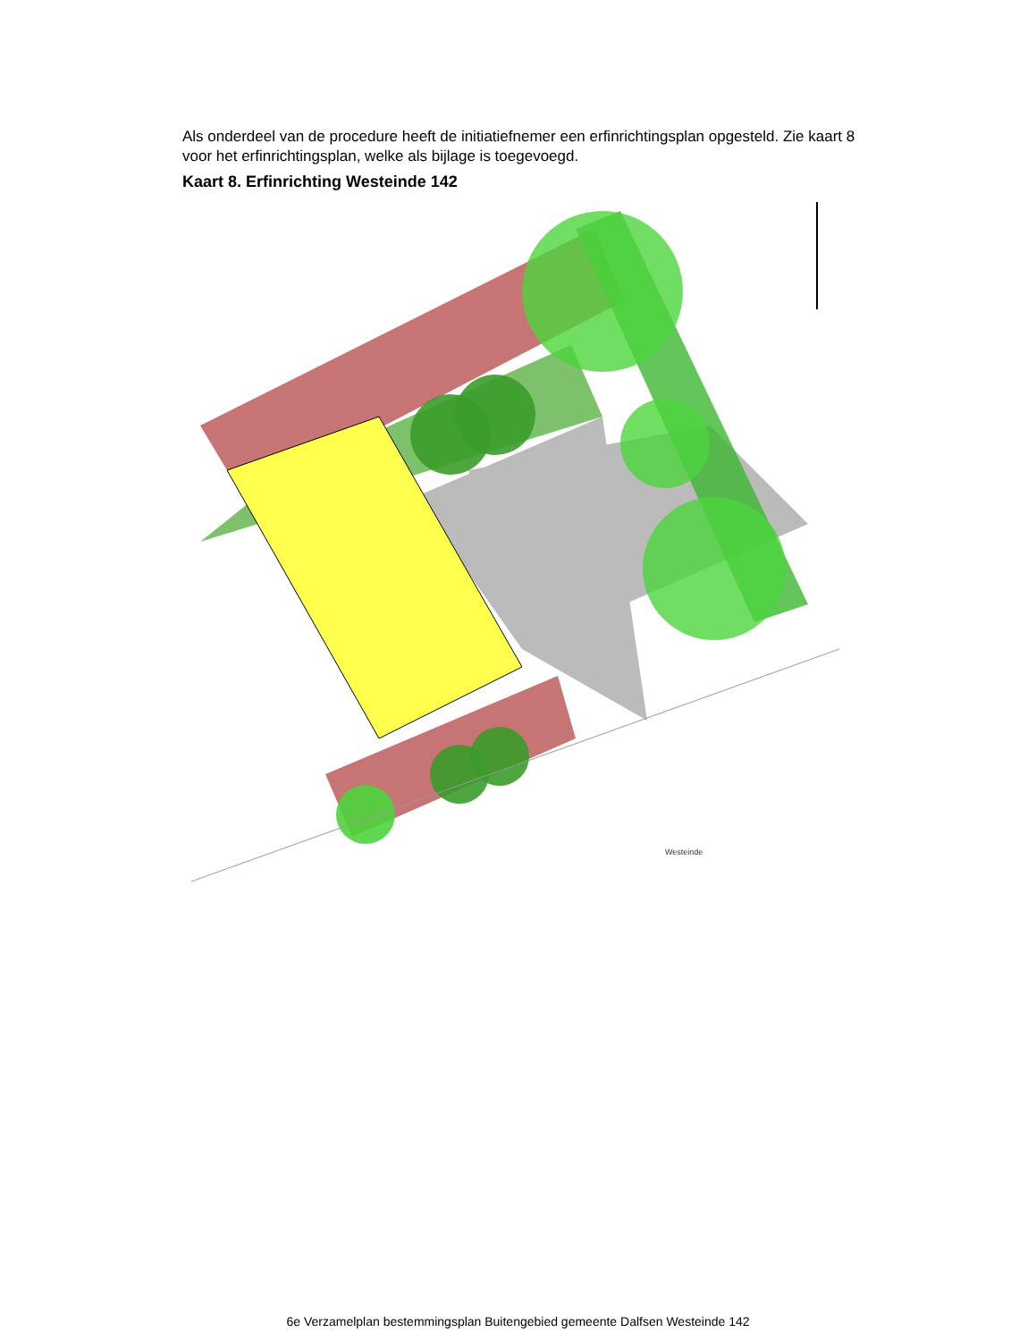Als onderdeel van de procedure heeft de initiatiefnemer een erfinrichtingsplan opgesteld. Zie kaart 8 voor het erfinrichtingsplan, welke als bijlage is toegevoegd.
Kaart 8. Erfinrichting Westeinde 142
Westeinde
6e Verzamelplan bestemmingsplan Buitengebied gemeente Dalfsen Westeinde 142